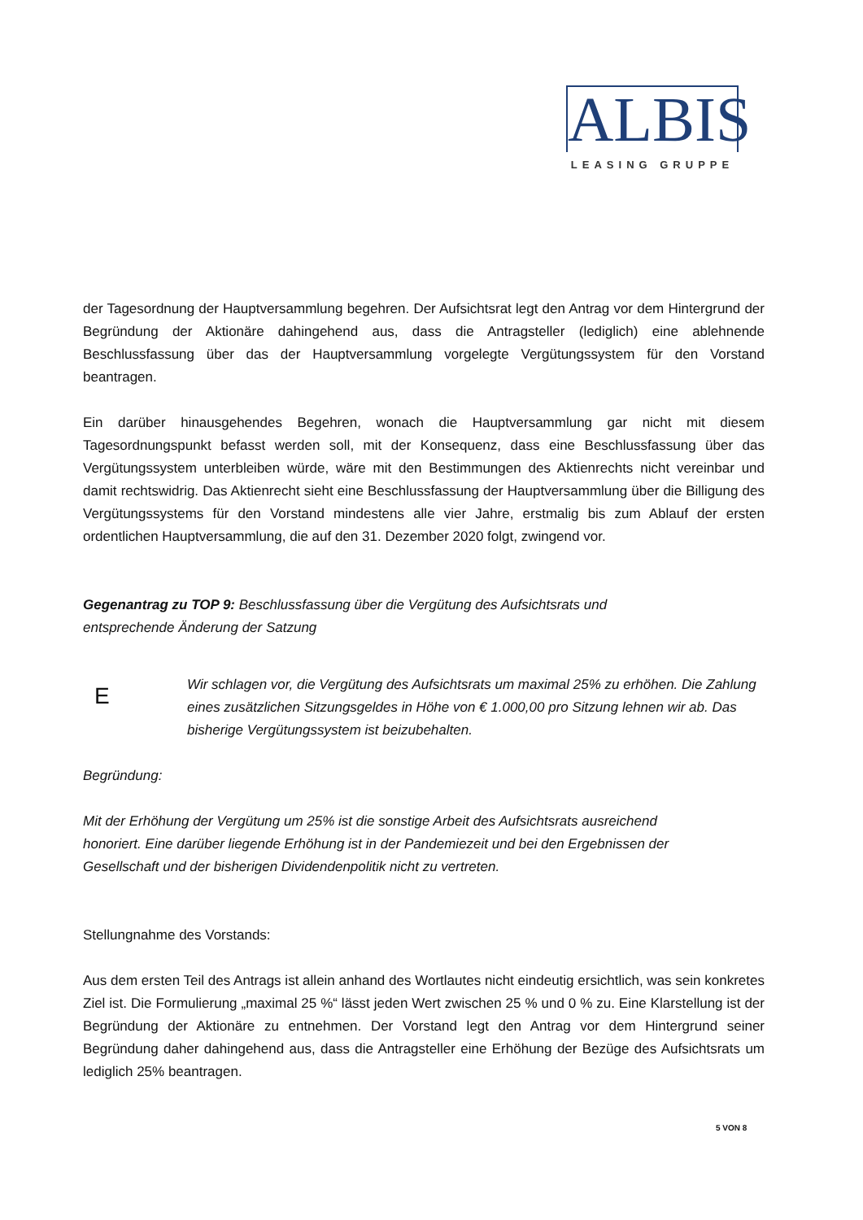ALBIS
LEASING GRUPPE
der Tagesordnung der Hauptversammlung begehren. Der Aufsichtsrat legt den Antrag vor dem Hintergrund der Begründung der Aktionäre dahingehend aus, dass die Antragsteller (lediglich) eine ablehnende Beschlussfassung über das der Hauptversammlung vorgelegte Vergütungssystem für den Vorstand beantragen.
Ein darüber hinausgehendes Begehren, wonach die Hauptversammlung gar nicht mit diesem Tagesordnungspunkt befasst werden soll, mit der Konsequenz, dass eine Beschlussfassung über das Vergütungssystem unterbleiben würde, wäre mit den Bestimmungen des Aktienrechts nicht vereinbar und damit rechtswidrig. Das Aktienrecht sieht eine Beschlussfassung der Hauptversammlung über die Billigung des Vergütungssystems für den Vorstand mindestens alle vier Jahre, erstmalig bis zum Ablauf der ersten ordentlichen Hauptversammlung, die auf den 31. Dezember 2020 folgt, zwingend vor.
Gegenantrag zu TOP 9: Beschlussfassung über die Vergütung des Aufsichtsrats und
entsprechende Änderung der Satzung
E
Wir schlagen vor, die Vergütung des Aufsichtsrats um maximal 25% zu erhöhen. Die Zahlung eines zusätzlichen Sitzungsgeldes in Höhe von € 1.000,00 pro Sitzung lehnen wir ab. Das bisherige Vergütungssystem ist beizubehalten.
Begründung:
Mit der Erhöhung der Vergütung um 25% ist die sonstige Arbeit des Aufsichtsrats ausreichend
honoriert. Eine darüber liegende Erhöhung ist in der Pandemiezeit und bei den Ergebnissen der
Gesellschaft und der bisherigen Dividendenpolitik nicht zu vertreten.
Stellungnahme des Vorstands:
Aus dem ersten Teil des Antrags ist allein anhand des Wortlautes nicht eindeutig ersichtlich, was sein konkretes Ziel ist. Die Formulierung „maximal 25 %“ lässt jeden Wert zwischen 25 % und 0 % zu. Eine Klarstellung ist der Begründung der Aktionäre zu entnehmen. Der Vorstand legt den Antrag vor dem Hintergrund seiner Begründung daher dahingehend aus, dass die Antragsteller eine Erhöhung der Bezüge des Aufsichtsrats um lediglich 25% beantragen.
5 VON 8